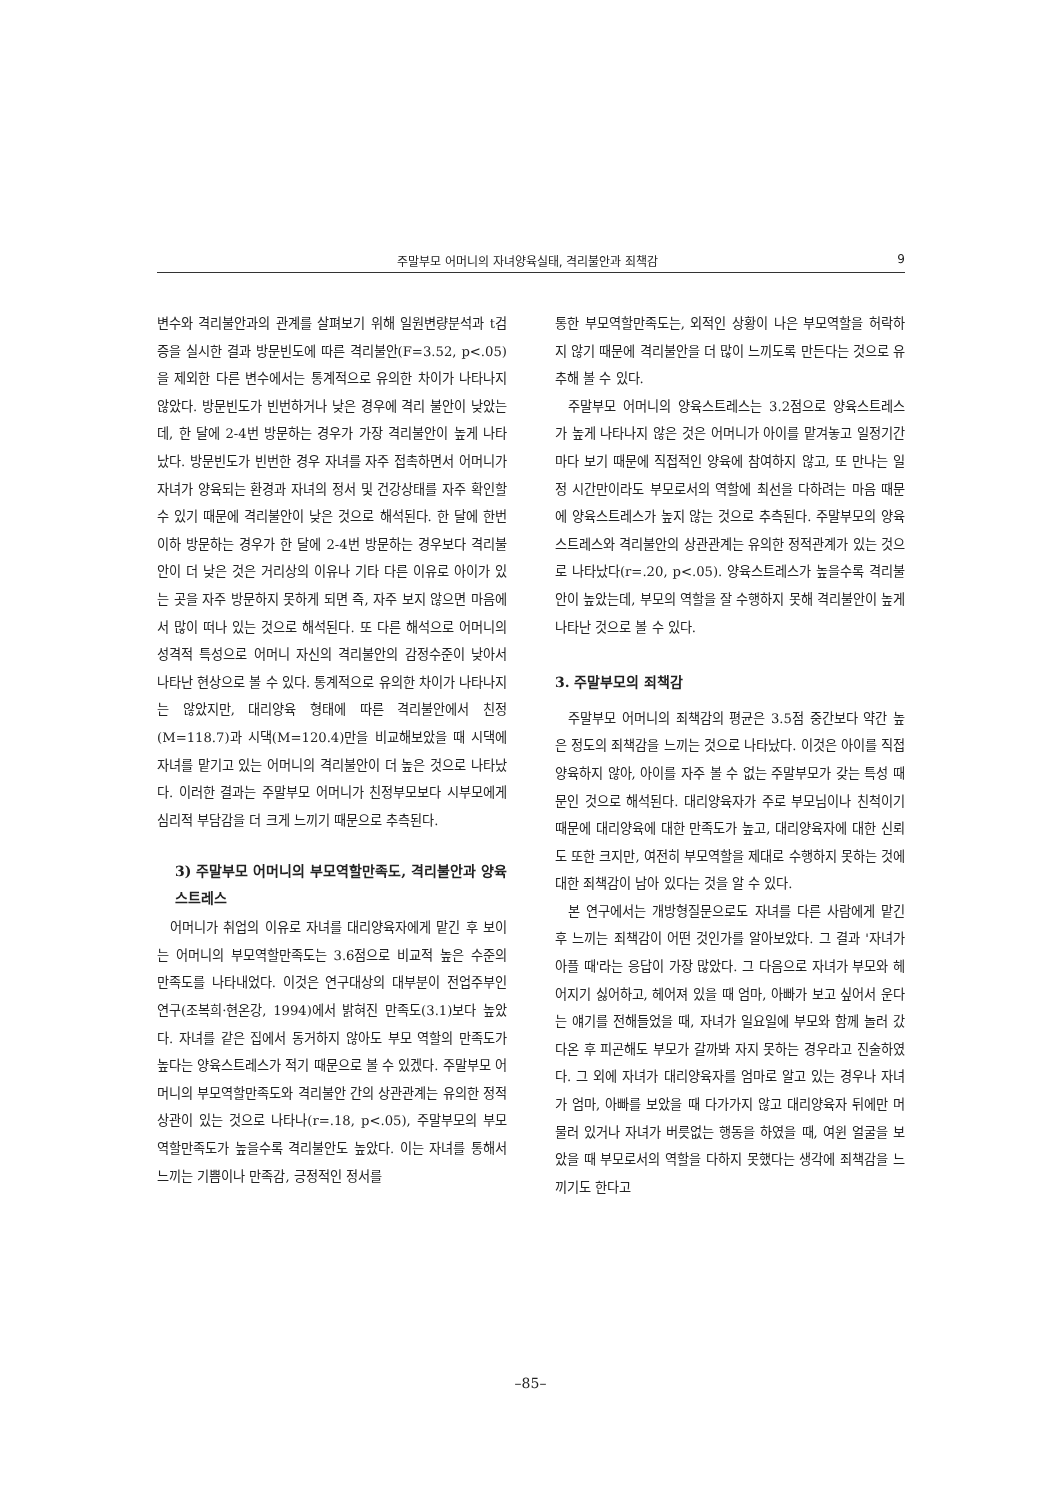주말부모 어머니의 자녀양육실태, 격리불안과 죄책감 9
변수와 격리불안과의 관계를 살펴보기 위해 일원변량분석과 t검증을 실시한 결과 방문빈도에 따른 격리불안(F=3.52, p<.05)을 제외한 다른 변수에서는 통계적으로 유의한 차이가 나타나지 않았다. 방문빈도가 빈번하거나 낮은 경우에 격리 불안이 낮았는데, 한 달에 2-4번 방문하는 경우가 가장 격리불안이 높게 나타났다. 방문빈도가 빈번한 경우 자녀를 자주 접촉하면서 어머니가 자녀가 양육되는 환경과 자녀의 정서 및 건강상태를 자주 확인할 수 있기 때문에 격리불안이 낮은 것으로 해석된다. 한 달에 한번이하 방문하는 경우가 한 달에 2-4번 방문하는 경우보다 격리불안이 더 낮은 것은 거리상의 이유나 기타 다른 이유로 아이가 있는 곳을 자주 방문하지 못하게 되면 즉, 자주 보지 않으면 마음에서 많이 떠나 있는 것으로 해석된다. 또 다른 해석으로 어머니의 성격적 특성으로 어머니 자신의 격리불안의 감정수준이 낮아서 나타난 현상으로 볼 수 있다. 통계적으로 유의한 차이가 나타나지는 않았지만, 대리양육 형태에 따른 격리불안에서 친정(M=118.7)과 시댁(M=120.4)만을 비교해보았을 때 시댁에 자녀를 맡기고 있는 어머니의 격리불안이 더 높은 것으로 나타났다. 이러한 결과는 주말부모 어머니가 친정부모보다 시부모에게 심리적 부담감을 더 크게 느끼기 때문으로 추측된다.
3) 주말부모 어머니의 부모역할만족도, 격리불안과 양육스트레스
어머니가 취업의 이유로 자녀를 대리양육자에게 맡긴 후 보이는 어머니의 부모역할만족도는 3.6점으로 비교적 높은 수준의 만족도를 나타내었다. 이것은 연구대상의 대부분이 전업주부인 연구(조복희·현온강, 1994)에서 밝혀진 만족도(3.1)보다 높았다. 자녀를 같은 집에서 동거하지 않아도 부모 역할의 만족도가 높다는 양육스트레스가 적기 때문으로 볼 수 있겠다. 주말부모 어머니의 부모역할만족도와 격리불안 간의 상관관계는 유의한 정적 상관이 있는 것으로 나타나(r=.18, p<.05), 주말부모의 부모역할만족도가 높을수록 격리불안도 높았다. 이는 자녀를 통해서 느끼는 기쁨이나 만족감, 긍정적인 정서를
통한 부모역할만족도는, 외적인 상황이 나은 부모역할을 허락하지 않기 때문에 격리불안을 더 많이 느끼도록 만든다는 것으로 유추해 볼 수 있다.
주말부모 어머니의 양육스트레스는 3.2점으로 양육스트레스가 높게 나타나지 않은 것은 어머니가 아이를 맡겨놓고 일정기간마다 보기 때문에 직접적인 양육에 참여하지 않고, 또 만나는 일정 시간만이라도 부모로서의 역할에 최선을 다하려는 마음 때문에 양육스트레스가 높지 않는 것으로 추측된다. 주말부모의 양육스트레스와 격리불안의 상관관계는 유의한 정적관계가 있는 것으로 나타났다(r=.20, p<.05). 양육스트레스가 높을수록 격리불안이 높았는데, 부모의 역할을 잘 수행하지 못해 격리불안이 높게 나타난 것으로 볼 수 있다.
3. 주말부모의 죄책감
주말부모 어머니의 죄책감의 평균은 3.5점 중간보다 약간 높은 정도의 죄책감을 느끼는 것으로 나타났다. 이것은 아이를 직접 양육하지 않아, 아이를 자주 볼 수 없는 주말부모가 갖는 특성 때문인 것으로 해석된다. 대리양육자가 주로 부모님이나 친척이기 때문에 대리양육에 대한 만족도가 높고, 대리양육자에 대한 신뢰도 또한 크지만, 여전히 부모역할을 제대로 수행하지 못하는 것에 대한 죄책감이 남아 있다는 것을 알 수 있다.
본 연구에서는 개방형질문으로도 자녀를 다른 사람에게 맡긴 후 느끼는 죄책감이 어떤 것인가를 알아보았다. 그 결과 '자녀가 아플 때'라는 응답이 가장 많았다. 그 다음으로 자녀가 부모와 헤어지기 싫어하고, 헤어져 있을 때 엄마, 아빠가 보고 싶어서 운다는 얘기를 전해들었을 때, 자녀가 일요일에 부모와 함께 놀러 갔다온 후 피곤해도 부모가 갈까봐 자지 못하는 경우라고 진술하였다. 그 외에 자녀가 대리양육자를 엄마로 알고 있는 경우나 자녀가 엄마, 아빠를 보았을 때 다가가지 않고 대리양육자 뒤에만 머물러 있거나 자녀가 버릇없는 행동을 하였을 때, 여윈 얼굴을 보았을 때 부모로서의 역할을 다하지 못했다는 생각에 죄책감을 느끼기도 한다고
–85–